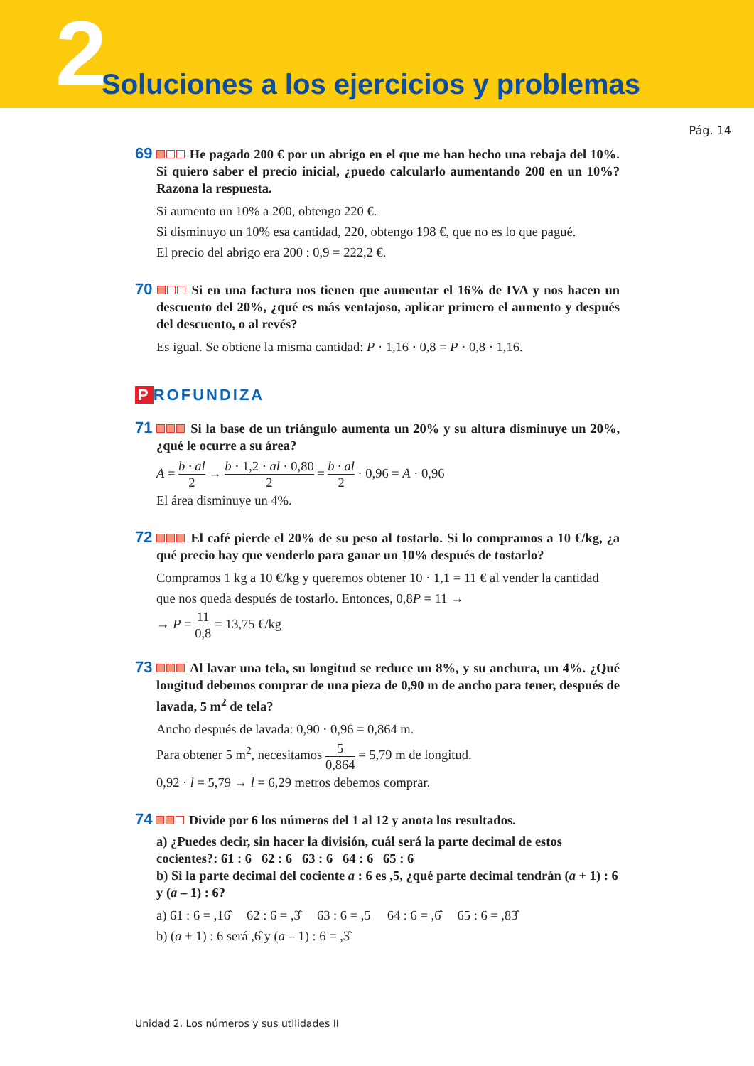2
Soluciones a los ejercicios y problemas
Pág. 14
69 He pagado 200 € por un abrigo en el que me han hecho una rebaja del 10%. Si quiero saber el precio inicial, ¿puedo calcularlo aumentando 200 en un 10%? Razona la respuesta.
Si aumento un 10% a 200, obtengo 220 €.
Si disminuyo un 10% esa cantidad, 220, obtengo 198 €, que no es lo que pagué.
El precio del abrigo era 200 : 0,9 = 222,2 €.
70 Si en una factura nos tienen que aumentar el 16% de IVA y nos hacen un descuento del 20%, ¿qué es más ventajoso, aplicar primero el aumento y después del descuento, o al revés?
Es igual. Se obtiene la misma cantidad: P · 1,16 · 0,8 = P · 0,8 · 1,16.
P ROFUNDIZA
71 Si la base de un triángulo aumenta un 20% y su altura disminuye un 20%, ¿qué le ocurre a su área?
A = b · al 2 → b · 1,2 · al · 0,80 2 = b · al 2 · 0,96 = A · 0,96
El área disminuye un 4%.
72 El café pierde el 20% de su peso al tostarlo. Si lo compramos a 10 €/kg, ¿a qué precio hay que venderlo para ganar un 10% después de tostarlo?
Compramos 1 kg a 10 €/kg y queremos obtener 10 · 1,1 = 11 € al vender la cantidad que nos queda después de tostarlo. Entonces, 0,8P = 11 →
→ P = 11 0,8 = 13,75 €/kg
73 Al lavar una tela, su longitud se reduce un 8%, y su anchura, un 4%. ¿Qué longitud debemos comprar de una pieza de 0,90 m de ancho para tener, después de lavada, 5 m<sup>2</sup> de tela?
Ancho después de lavada: 0,90 · 0,96 = 0,864 m.
Para obtener 5 m<sup>2</sup>, necesitamos 5 0,864 = 5,79 m de longitud.
0,92 · l = 5,79 → l = 6,29 metros debemos comprar.
74 Divide por 6 los números del 1 al 12 y anota los resultados.
a) ¿Puedes decir, sin hacer la división, cuál será la parte decimal de estos cocientes?: 61 : 6 62 : 6 63 : 6 64 : 6 65 : 6
b) Si la parte decimal del cociente a : 6 es ,5, ¿qué parte decimal tendrán (a + 1) : 6 y (a – 1) : 6?
a) 61 : 6 = ,16̂ 62 : 6 = ,3̂ 63 : 6 = ,5 64 : 6 = ,6̂ 65 : 6 = ,83̂
b) (a + 1) : 6 será ,6̂ y (a – 1) : 6 = ,3̂
Unidad 2. Los números y sus utilidades II